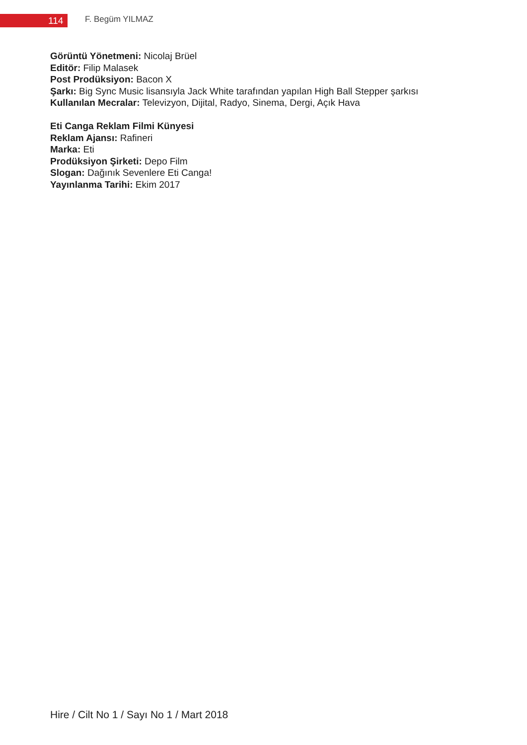114 F. Begüm YILMAZ
Görüntü Yönetmeni: Nicolaj Brüel
Editör: Filip Malasek
Post Prodüksiyon: Bacon X
Şarkı: Big Sync Music lisansıyla Jack White tarafından yapılan High Ball Stepper şarkısı
Kullanılan Mecralar: Televizyon, Dijital, Radyo, Sinema, Dergi, Açık Hava
Eti Canga Reklam Filmi Künyesi
Reklam Ajansı: Rafineri
Marka: Eti
Prodüksiyon Şirketi: Depo Film
Slogan: Dağınık Sevenlere Eti Canga!
Yayınlanma Tarihi: Ekim 2017
Hire / Cilt No 1 / Sayı No 1 / Mart 2018